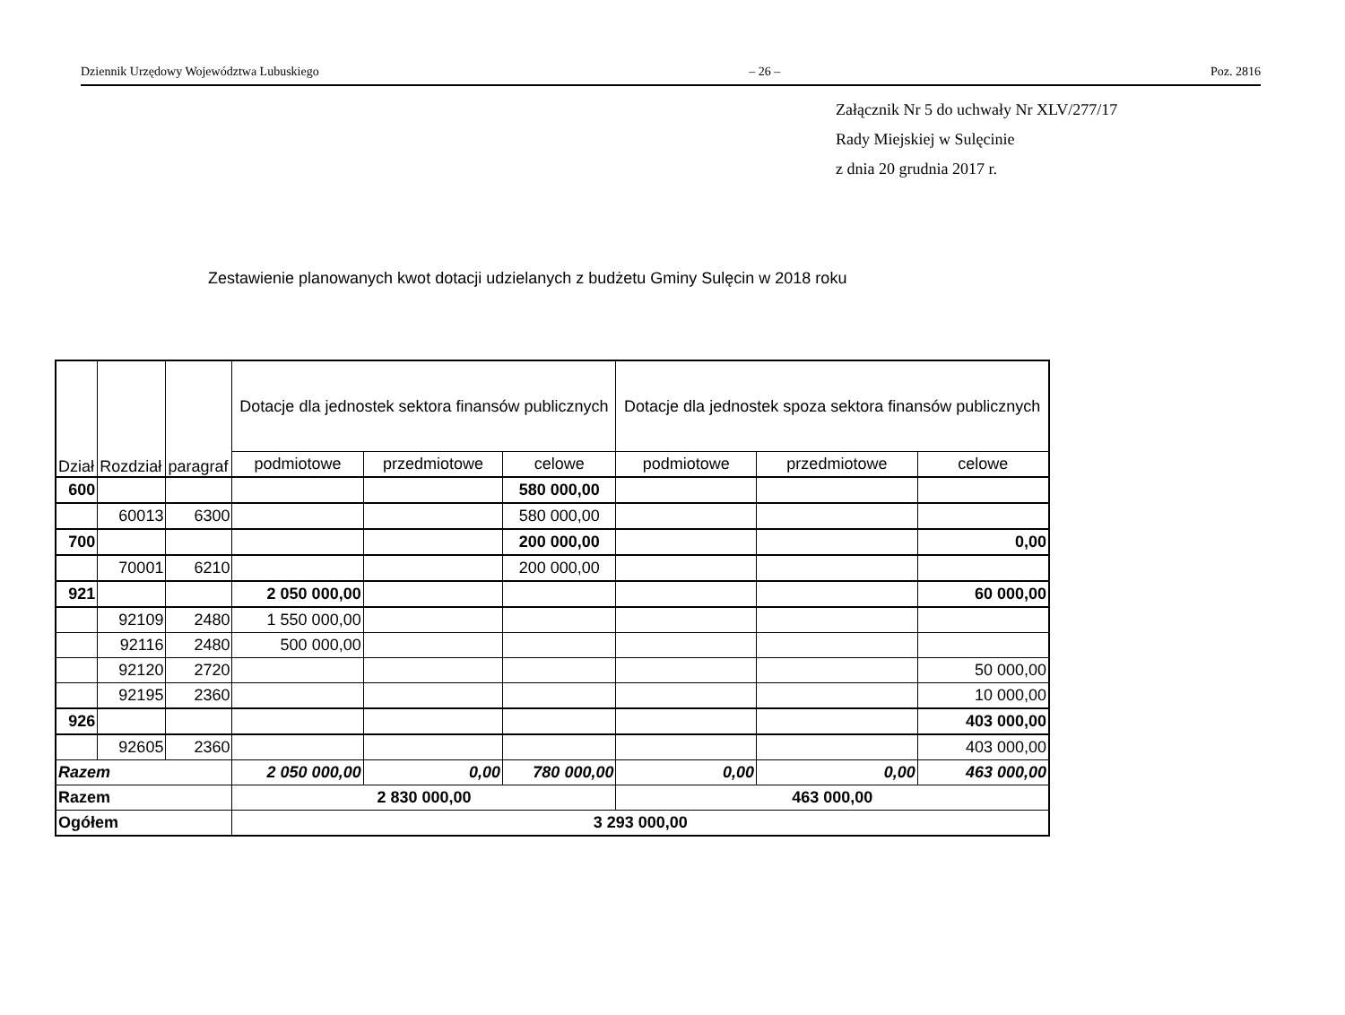Dziennik Urzędowy Województwa Lubuskiego – 26 – Poz. 2816
Załącznik Nr 5 do uchwały Nr XLV/277/17
Rady Miejskiej w Sulęcinie
z dnia 20 grudnia 2017 r.
Zestawienie planowanych kwot dotacji udzielanych z budżetu Gminy Sulęcin w 2018 roku
| Dział | Rozdział | paragraf | Dotacje dla jednostek sektora finansów publicznych | | | Dotacje dla jednostek spoza sektora finansów publicznych | | |
| --- | --- | --- | --- | --- | --- | --- | --- | --- |
| | | | podmiotowe | przedmiotowe | celowe | podmiotowe | przedmiotowe | celowe |
| 600 | | | | | 580 000,00 | | | |
| | 60013 | 6300 | | | 580 000,00 | | | |
| 700 | | | | | 200 000,00 | | | 0,00 |
| | 70001 | 6210 | | | 200 000,00 | | | |
| 921 | | | 2 050 000,00 | | | | | 60 000,00 |
| | 92109 | 2480 | 1 550 000,00 | | | | | |
| | 92116 | 2480 | 500 000,00 | | | | | |
| | 92120 | 2720 | | | | | | 50 000,00 |
| | 92195 | 2360 | | | | | | 10 000,00 |
| 926 | | | | | | | | 403 000,00 |
| | 92605 | 2360 | | | | | | 403 000,00 |
| Razem | | | 2 050 000,00 | 0,00 | 780 000,00 | 0,00 | 0,00 | 463 000,00 |
| Razem | | | 2 830 000,00 | | | 463 000,00 | | |
| Ogółem | | | 3 293 000,00 | | | | | |